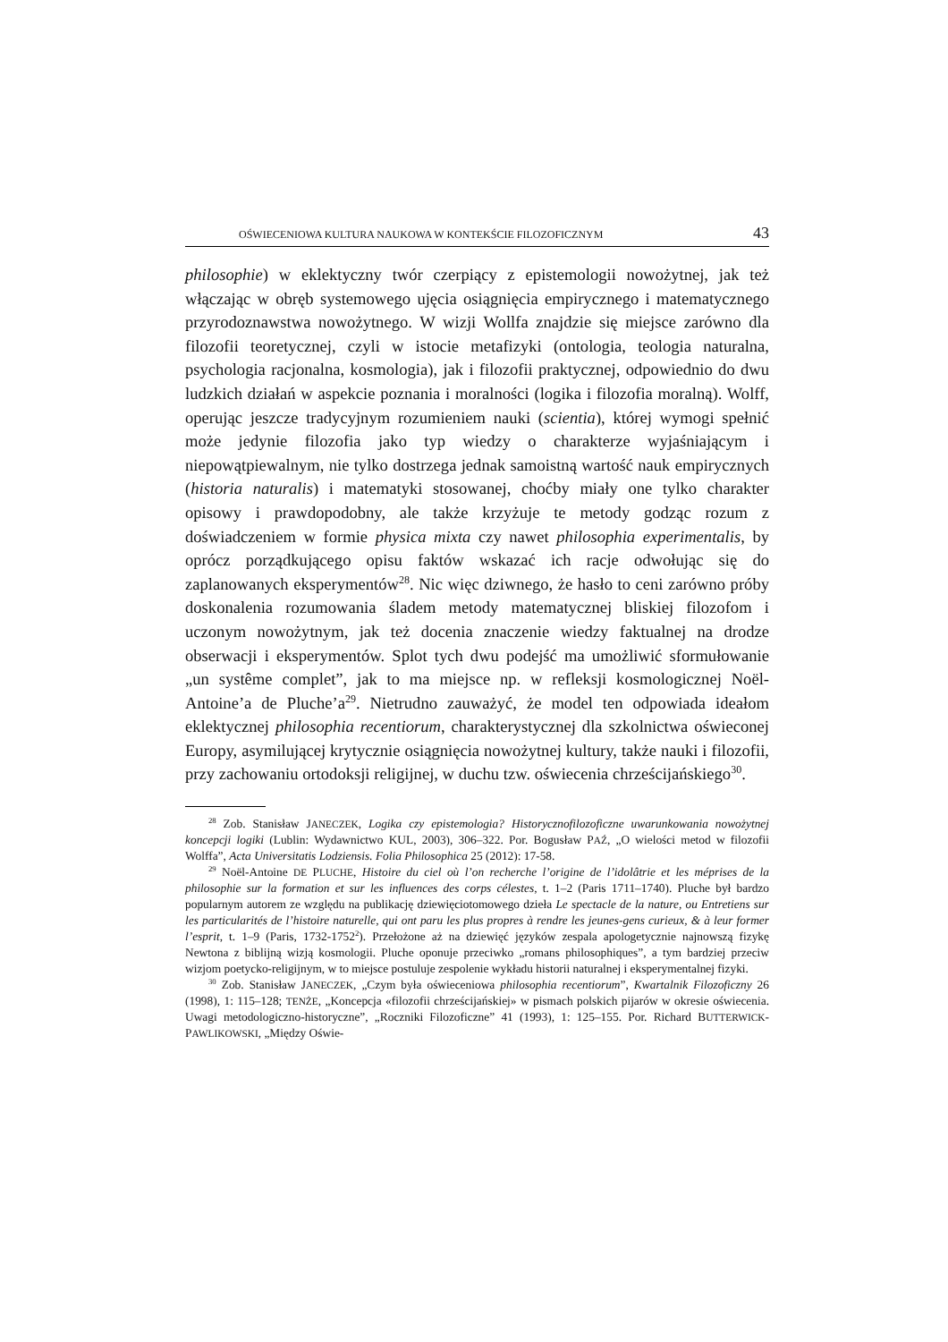OŚWIECENIOWA KULTURA NAUKOWA W KONTEKŚCIE FILOZOFICZNYM 43
philosophie) w eklektyczny twór czerpiący z epistemologii nowożytnej, jak też włączając w obręb systemowego ujęcia osiągnięcia empirycznego i matematycznego przyrodoznawstwa nowożytnego. W wizji Wollfa znajdzie się miejsce zarówno dla filozofii teoretycznej, czyli w istocie metafizyki (ontologia, teologia naturalna, psychologia racjonalna, kosmologia), jak i filozofii praktycznej, odpowiednio do dwu ludzkich działań w aspekcie poznania i moralności (logika i filozofia moralną). Wolff, operując jeszcze tradycyjnym rozumieniem nauki (scientia), której wymogi spełnić może jedynie filozofia jako typ wiedzy o charakterze wyjaśniającym i niepowątpiewalnym, nie tylko dostrzega jednak samoistną wartość nauk empirycznych (historia naturalis) i matematyki stosowanej, choćby miały one tylko charakter opisowy i prawdopodobny, ale także krzyżuje te metody godząc rozum z doświadczeniem w formie physica mixta czy nawet philosophia experimentalis, by oprócz porządkującego opisu faktów wskazać ich racje odwołując się do zaplanowanych eksperymentów<sup>28</sup>. Nic więc dziwnego, że hasło to ceni zarówno próby doskonalenia rozumowania śladem metody matematycznej bliskiej filozofom i uczonym nowożytnym, jak też docenia znaczenie wiedzy faktualnej na drodze obserwacji i eksperymentów. Splot tych dwu podejść ma umożliwić sformułowanie „un systême complet”, jak to ma miejsce np. w refleksji kosmologicznej Noël-Antoine’a de Pluche’a<sup>29</sup>. Nietrudno zauważyć, że model ten odpowiada ideałom eklektycznej philosophia recentiorum, charakterystycznej dla szkolnictwa oświeconej Europy, asymilującej krytycznie osiągnięcia nowożytnej kultury, także nauki i filozofii, przy zachowaniu ortodoksji religijnej, w duchu tzw. oświecenia chrześcijańskiego<sup>30</sup>.
<sup>28</sup> Zob. Stanisław JANECZEK, Logika czy epistemologia? Historycznofilozoficzne uwarunkowania nowożytnej koncepcji logiki (Lublin: Wydawnictwo KUL, 2003), 306–322. Por. Bogusław PAŹ, „O wielości metod w filozofii Wolffa”, Acta Universitatis Lodziensis. Folia Philosophica 25 (2012): 17-58.
<sup>29</sup> Noël-Antoine DE PLUCHE, Histoire du ciel où l’on recherche l’origine de l’idolâtrie et les méprises de la philosophie sur la formation et sur les influences des corps célestes, t. 1–2 (Paris 1711–1740). Pluche był bardzo popularnym autorem ze względu na publikację dziewięciotomowego dzieła Le spectacle de la nature, ou Entretiens sur les particularités de l’histoire naturelle, qui ont paru les plus propres à rendre les jeunes-gens curieux, & à leur former l’esprit, t. 1–9 (Paris, 1732-1752<sup>2</sup>). Przełożone aż na dziewięć języków zespala apologetycznie najnowszą fizykę Newtona z biblijną wizją kosmologii. Pluche oponuje przeciwko „romans philosophiques”, a tym bardziej przeciw wizjom poetycko-religijnym, w to miejsce postuluje zespolenie wykładu historii naturalnej i eksperymentalnej fizyki.
<sup>30</sup> Zob. Stanisław JANECZEK, „Czym była oświeceniowa philosophia recentiorum”, Kwartalnik Filozoficzny 26 (1998), 1: 115–128; TENŻE, „Koncepcja «filozofii chrześcijańskiej» w pismach polskich pijarów w okresie oświecenia. Uwagi metodologiczno-historyczne”, „Roczniki Filozoficzne” 41 (1993), 1: 125–155. Por. Richard BUTTERWICK-PAWLIKOWSKI, „Między Oświe-